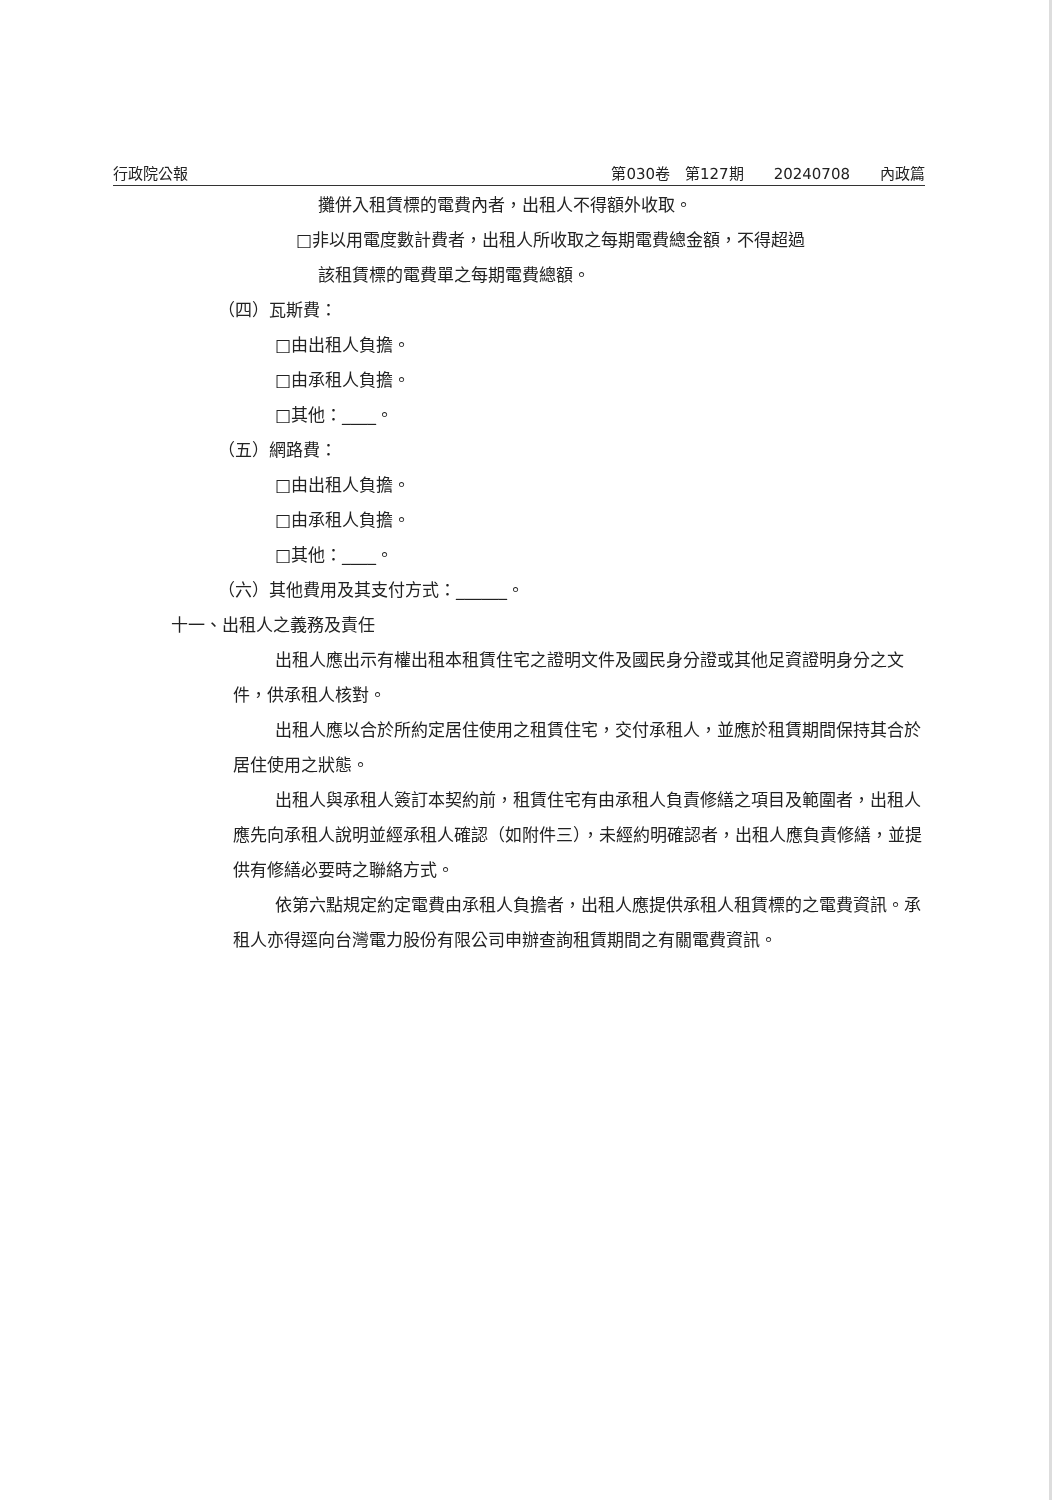行政院公報 第030卷　第127期　　20240708　　內政篇
攤併入租賃標的電費內者，出租人不得額外收取。
□非以用電度數計費者，出租人所收取之每期電費總金額，不得超過
該租賃標的電費單之每期電費總額。
（四）瓦斯費：
□由出租人負擔。
□由承租人負擔。
□其他：____。
（五）網路費：
□由出租人負擔。
□由承租人負擔。
□其他：____。
（六）其他費用及其支付方式：______。
十一、出租人之義務及責任
出租人應出示有權出租本租賃住宅之證明文件及國民身分證或其他足資證明身分之文件，供承租人核對。
出租人應以合於所約定居住使用之租賃住宅，交付承租人，並應於租賃期間保持其合於居住使用之狀態。
出租人與承租人簽訂本契約前，租賃住宅有由承租人負責修繕之項目及範圍者，出租人應先向承租人說明並經承租人確認（如附件三），未經約明確認者，出租人應負責修繕，並提供有修繕必要時之聯絡方式。
依第六點規定約定電費由承租人負擔者，出租人應提供承租人租賃標的之電費資訊。承租人亦得逕向台灣電力股份有限公司申辦查詢租賃期間之有關電費資訊。